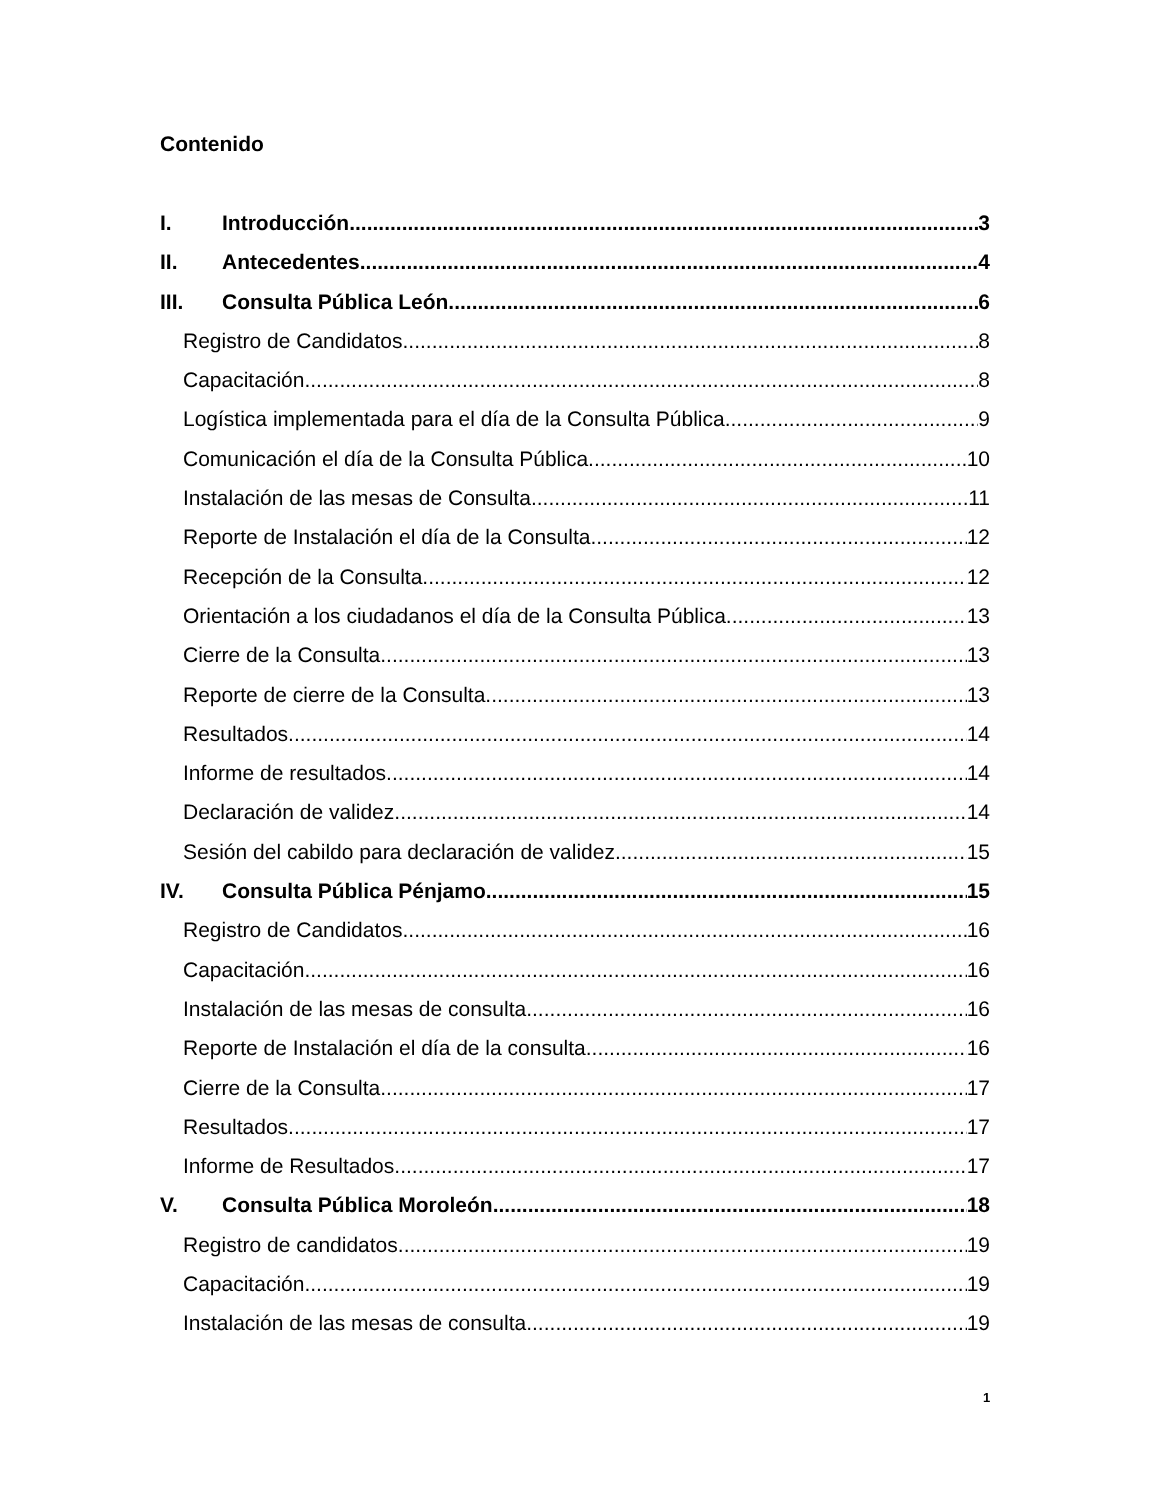Contenido
I. Introducción 3
II. Antecedentes 4
III. Consulta Pública León 6
Registro de Candidatos 8
Capacitación 8
Logística implementada para el día de la Consulta Pública 9
Comunicación el día de la Consulta Pública 10
Instalación de las mesas de Consulta 11
Reporte de Instalación el día de la Consulta 12
Recepción de la Consulta 12
Orientación a los ciudadanos el día de la Consulta Pública 13
Cierre de la Consulta 13
Reporte de cierre de la Consulta 13
Resultados 14
Informe de resultados 14
Declaración de validez 14
Sesión del cabildo para declaración de validez 15
IV. Consulta Pública Pénjamo 15
Registro de Candidatos 16
Capacitación 16
Instalación de las mesas de consulta 16
Reporte de Instalación el día de la consulta 16
Cierre de la Consulta 17
Resultados 17
Informe de Resultados 17
V. Consulta Pública Moroleón 18
Registro de candidatos 19
Capacitación 19
Instalación de las mesas de consulta 19
1